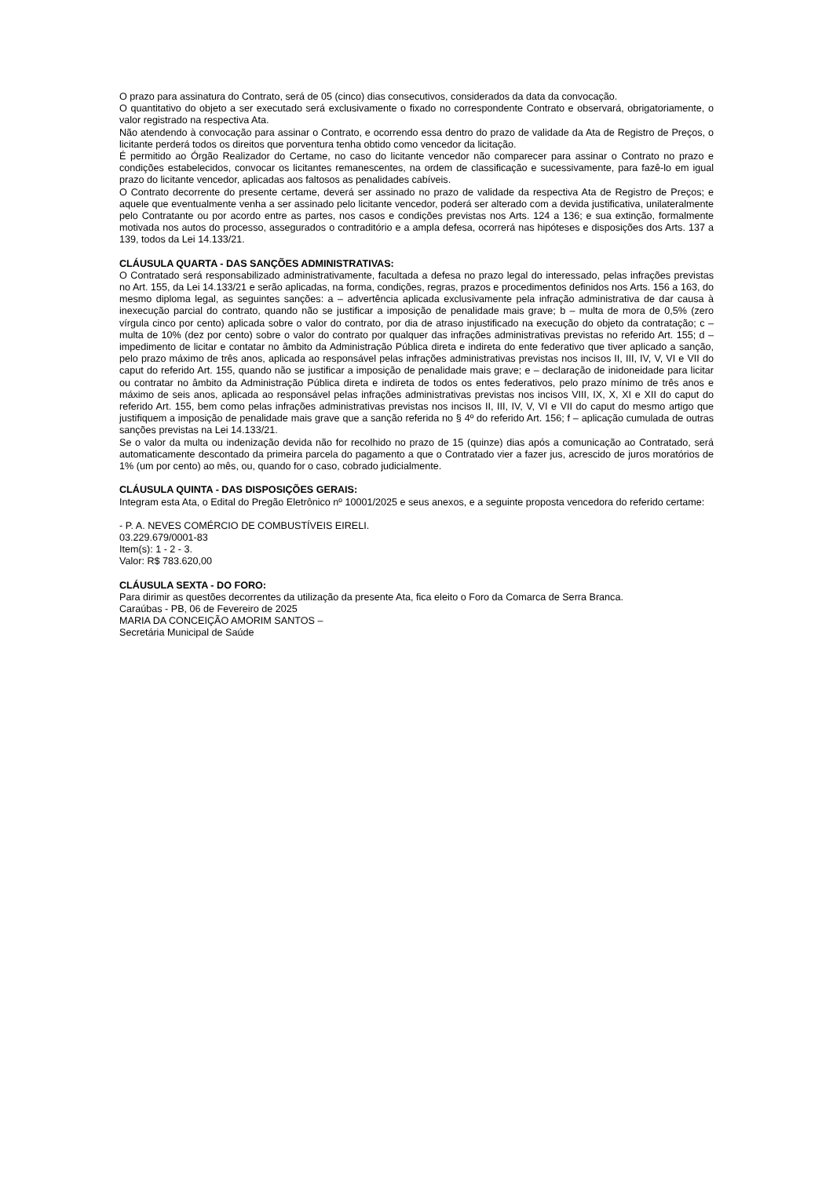O prazo para assinatura do Contrato, será de 05 (cinco) dias consecutivos, considerados da data da convocação.
O quantitativo do objeto a ser executado será exclusivamente o fixado no correspondente Contrato e observará, obrigatoriamente, o valor registrado na respectiva Ata.
Não atendendo à convocação para assinar o Contrato, e ocorrendo essa dentro do prazo de validade da Ata de Registro de Preços, o licitante perderá todos os direitos que porventura tenha obtido como vencedor da licitação.
É permitido ao Órgão Realizador do Certame, no caso do licitante vencedor não comparecer para assinar o Contrato no prazo e condições estabelecidos, convocar os licitantes remanescentes, na ordem de classificação e sucessivamente, para fazê-lo em igual prazo do licitante vencedor, aplicadas aos faltosos as penalidades cabíveis.
O Contrato decorrente do presente certame, deverá ser assinado no prazo de validade da respectiva Ata de Registro de Preços; e aquele que eventualmente venha a ser assinado pelo licitante vencedor, poderá ser alterado com a devida justificativa, unilateralmente pelo Contratante ou por acordo entre as partes, nos casos e condições previstas nos Arts. 124 a 136; e sua extinção, formalmente motivada nos autos do processo, assegurados o contraditório e a ampla defesa, ocorrerá nas hipóteses e disposições dos Arts. 137 a 139, todos da Lei 14.133/21.
CLÁUSULA QUARTA - DAS SANÇÕES ADMINISTRATIVAS:
O Contratado será responsabilizado administrativamente, facultada a defesa no prazo legal do interessado, pelas infrações previstas no Art. 155, da Lei 14.133/21 e serão aplicadas, na forma, condições, regras, prazos e procedimentos definidos nos Arts. 156 a 163, do mesmo diploma legal, as seguintes sanções: a – advertência aplicada exclusivamente pela infração administrativa de dar causa à inexecução parcial do contrato, quando não se justificar a imposição de penalidade mais grave; b – multa de mora de 0,5% (zero vírgula cinco por cento) aplicada sobre o valor do contrato, por dia de atraso injustificado na execução do objeto da contratação; c – multa de 10% (dez por cento) sobre o valor do contrato por qualquer das infrações administrativas previstas no referido Art. 155; d – impedimento de licitar e contatar no âmbito da Administração Pública direta e indireta do ente federativo que tiver aplicado a sanção, pelo prazo máximo de três anos, aplicada ao responsável pelas infrações administrativas previstas nos incisos II, III, IV, V, VI e VII do caput do referido Art. 155, quando não se justificar a imposição de penalidade mais grave; e – declaração de inidoneidade para licitar ou contratar no âmbito da Administração Pública direta e indireta de todos os entes federativos, pelo prazo mínimo de três anos e máximo de seis anos, aplicada ao responsável pelas infrações administrativas previstas nos incisos VIII, IX, X, XI e XII do caput do referido Art. 155, bem como pelas infrações administrativas previstas nos incisos II, III, IV, V, VI e VII do caput do mesmo artigo que justifiquem a imposição de penalidade mais grave que a sanção referida no § 4º do referido Art. 156; f – aplicação cumulada de outras sanções previstas na Lei 14.133/21.
Se o valor da multa ou indenização devida não for recolhido no prazo de 15 (quinze) dias após a comunicação ao Contratado, será automaticamente descontado da primeira parcela do pagamento a que o Contratado vier a fazer jus, acrescido de juros moratórios de 1% (um por cento) ao mês, ou, quando for o caso, cobrado judicialmente.
CLÁUSULA QUINTA - DAS DISPOSIÇÕES GERAIS:
Integram esta Ata, o Edital do Pregão Eletrônico nº 10001/2025 e seus anexos, e a seguinte proposta vencedora do referido certame:
- P. A. NEVES COMÉRCIO DE COMBUSTÍVEIS EIRELI.
03.229.679/0001-83
Item(s): 1 - 2 - 3.
Valor: R$ 783.620,00
CLÁUSULA SEXTA - DO FORO:
Para dirimir as questões decorrentes da utilização da presente Ata, fica eleito o Foro da Comarca de Serra Branca.
Caraúbas - PB, 06 de Fevereiro de 2025
MARIA DA CONCEIÇÃO AMORIM SANTOS –
Secretária Municipal de Saúde